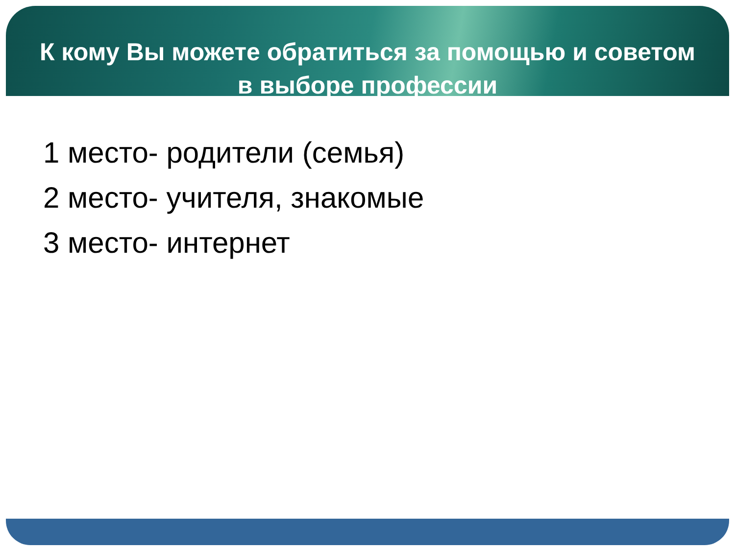К кому Вы можете обратиться за помощью и советом в выборе профессии
1 место- родители (семья)
2 место- учителя, знакомые
3 место- интернет